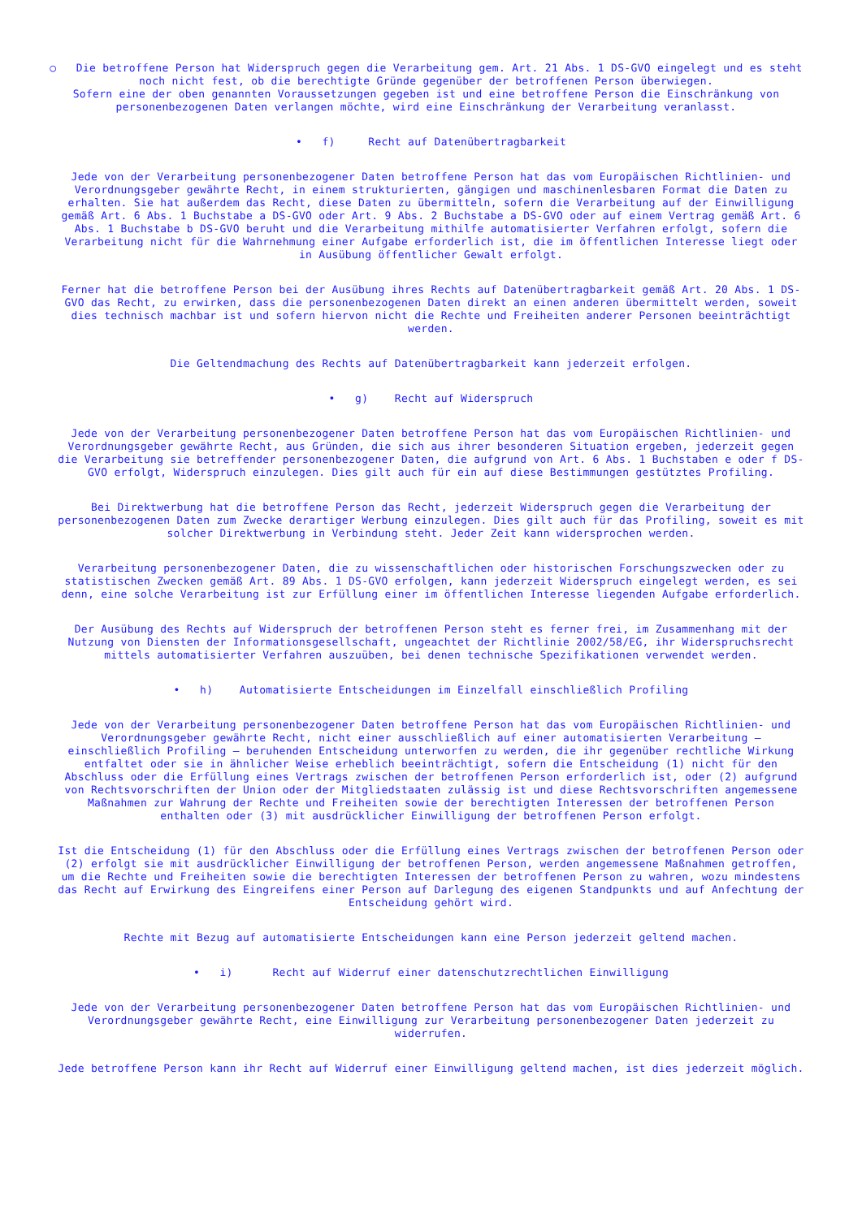○ Die betroffene Person hat Widerspruch gegen die Verarbeitung gem. Art. 21 Abs. 1 DS-GVO eingelegt und es steht noch nicht fest, ob die berechtigte Gründe gegenüber der betroffenen Person überwiegen.
Sofern eine der oben genannten Voraussetzungen gegeben ist und eine betroffene Person die Einschränkung von personenbezogenen Daten verlangen möchte, wird eine Einschränkung der Verarbeitung veranlasst.
• f) Recht auf Datenübertragbarkeit
Jede von der Verarbeitung personenbezogener Daten betroffene Person hat das vom Europäischen Richtlinien- und Verordnungsgeber gewährte Recht, in einem strukturierten, gängigen und maschinenlesbaren Format die Daten zu erhalten. Sie hat außerdem das Recht, diese Daten zu übermitteln, sofern die Verarbeitung auf der Einwilligung gemäß Art. 6 Abs. 1 Buchstabe a DS-GVO oder Art. 9 Abs. 2 Buchstabe a DS-GVO oder auf einem Vertrag gemäß Art. 6 Abs. 1 Buchstabe b DS-GVO beruht und die Verarbeitung mithilfe automatisierter Verfahren erfolgt, sofern die Verarbeitung nicht für die Wahrnehmung einer Aufgabe erforderlich ist, die im öffentlichen Interesse liegt oder in Ausübung öffentlicher Gewalt erfolgt.
Ferner hat die betroffene Person bei der Ausübung ihres Rechts auf Datenübertragbarkeit gemäß Art. 20 Abs. 1 DS-GVO das Recht, zu erwirken, dass die personenbezogenen Daten direkt an einen anderen übermittelt werden, soweit dies technisch machbar ist und sofern hiervon nicht die Rechte und Freiheiten anderer Personen beeinträchtigt werden.
Die Geltendmachung des Rechts auf Datenübertragbarkeit kann jederzeit erfolgen.
• g) Recht auf Widerspruch
Jede von der Verarbeitung personenbezogener Daten betroffene Person hat das vom Europäischen Richtlinien- und Verordnungsgeber gewährte Recht, aus Gründen, die sich aus ihrer besonderen Situation ergeben, jederzeit gegen die Verarbeitung sie betreffender personenbezogener Daten, die aufgrund von Art. 6 Abs. 1 Buchstaben e oder f DS-GVO erfolgt, Widerspruch einzulegen. Dies gilt auch für ein auf diese Bestimmungen gestütztes Profiling.
Bei Direktwerbung hat die betroffene Person das Recht, jederzeit Widerspruch gegen die Verarbeitung der personenbezogenen Daten zum Zwecke derartiger Werbung einzulegen. Dies gilt auch für das Profiling, soweit es mit solcher Direktwerbung in Verbindung steht. Jeder Zeit kann widersprochen werden.
Verarbeitung personenbezogener Daten, die zu wissenschaftlichen oder historischen Forschungszwecken oder zu statistischen Zwecken gemäß Art. 89 Abs. 1 DS-GVO erfolgen, kann jederzeit Widerspruch eingelegt werden, es sei denn, eine solche Verarbeitung ist zur Erfüllung einer im öffentlichen Interesse liegenden Aufgabe erforderlich.
Der Ausübung des Rechts auf Widerspruch der betroffenen Person steht es ferner frei, im Zusammenhang mit der Nutzung von Diensten der Informationsgesellschaft, ungeachtet der Richtlinie 2002/58/EG, ihr Widerspruchsrecht mittels automatisierter Verfahren auszuüben, bei denen technische Spezifikationen verwendet werden.
• h) Automatisierte Entscheidungen im Einzelfall einschließlich Profiling
Jede von der Verarbeitung personenbezogener Daten betroffene Person hat das vom Europäischen Richtlinien- und Verordnungsgeber gewährte Recht, nicht einer ausschließlich auf einer automatisierten Verarbeitung — einschließlich Profiling — beruhenden Entscheidung unterworfen zu werden, die ihr gegenüber rechtliche Wirkung entfaltet oder sie in ähnlicher Weise erheblich beeinträchtigt, sofern die Entscheidung (1) nicht für den Abschluss oder die Erfüllung eines Vertrags zwischen der betroffenen Person erforderlich ist, oder (2) aufgrund von Rechtsvorschriften der Union oder der Mitgliedstaaten zulässig ist und diese Rechtsvorschriften angemessene Maßnahmen zur Wahrung der Rechte und Freiheiten sowie der berechtigten Interessen der betroffenen Person enthalten oder (3) mit ausdrücklicher Einwilligung der betroffenen Person erfolgt.
Ist die Entscheidung (1) für den Abschluss oder die Erfüllung eines Vertrags zwischen der betroffenen Person oder (2) erfolgt sie mit ausdrücklicher Einwilligung der betroffenen Person, werden angemessene Maßnahmen getroffen, um die Rechte und Freiheiten sowie die berechtigten Interessen der betroffenen Person zu wahren, wozu mindestens das Recht auf Erwirkung des Eingreifens einer Person auf Darlegung des eigenen Standpunkts und auf Anfechtung der Entscheidung gehört wird.
Rechte mit Bezug auf automatisierte Entscheidungen kann eine Person jederzeit geltend machen.
• i) Recht auf Widerruf einer datenschutzrechtlichen Einwilligung
Jede von der Verarbeitung personenbezogener Daten betroffene Person hat das vom Europäischen Richtlinien- und Verordnungsgeber gewährte Recht, eine Einwilligung zur Verarbeitung personenbezogener Daten jederzeit zu widerrufen.
Jede betroffene Person kann ihr Recht auf Widerruf einer Einwilligung geltend machen, ist dies jederzeit möglich.